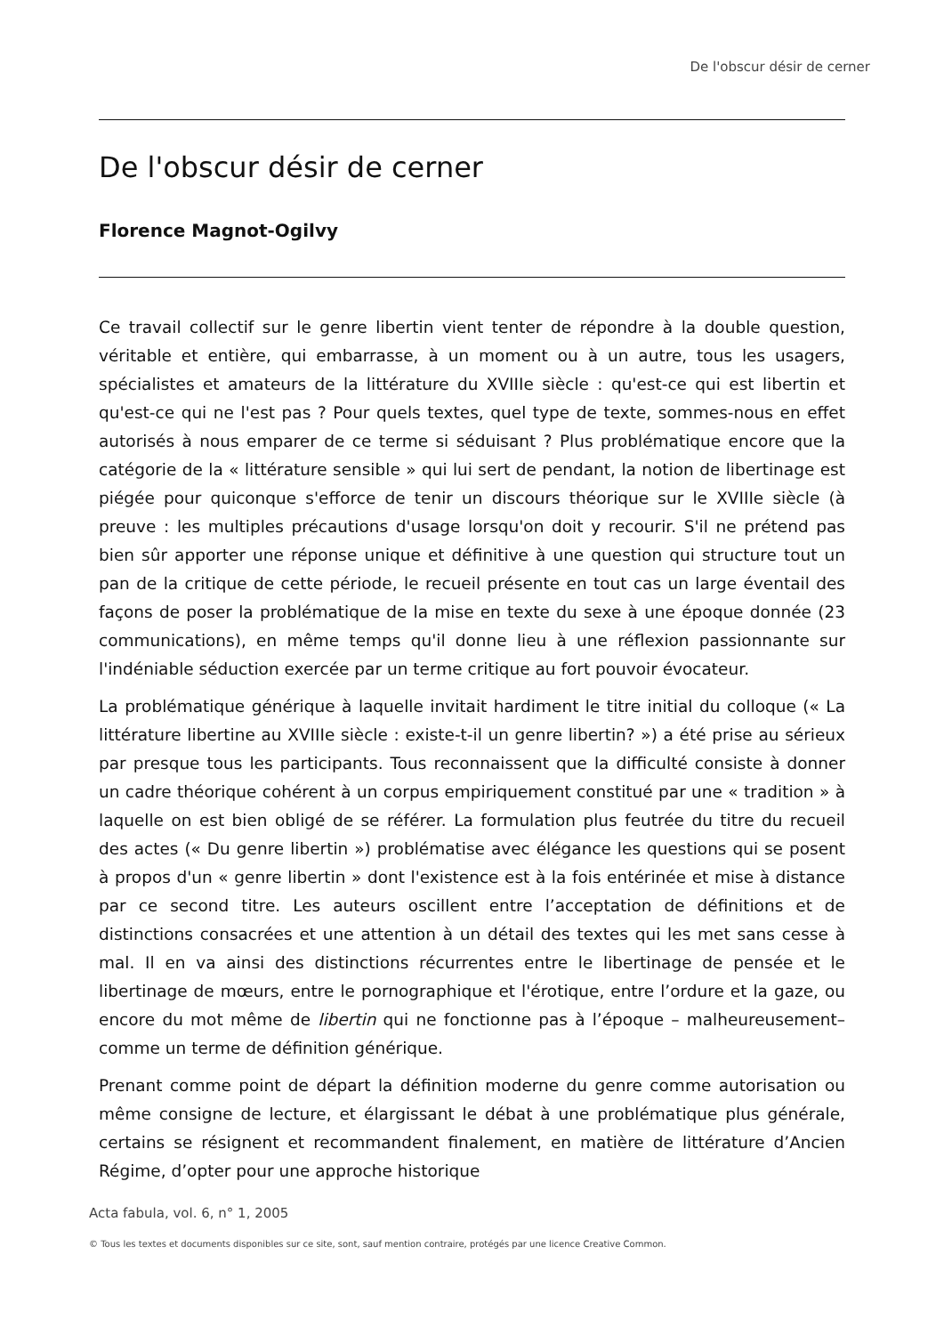De l'obscur désir de cerner
De l'obscur désir de cerner
Florence Magnot-Ogilvy
Ce travail collectif sur le genre libertin vient tenter de répondre à la double question, véritable et entière, qui embarrasse, à un moment ou à un autre, tous les usagers, spécialistes et amateurs de la littérature du XVIIIe siècle : qu'est-ce qui est libertin et qu'est-ce qui ne l'est pas ? Pour quels textes, quel type de texte, sommes-nous en effet autorisés à nous emparer de ce terme si séduisant ? Plus problématique encore que la catégorie de la « littérature sensible » qui lui sert de pendant, la notion de libertinage est piégée pour quiconque s'efforce de tenir un discours théorique sur le XVIIIe siècle (à preuve : les multiples précautions d'usage lorsqu'on doit y recourir. S'il ne prétend pas bien sûr apporter une réponse unique et définitive à une question qui structure tout un pan de la critique de cette période, le recueil présente en tout cas un large éventail des façons de poser la problématique de la mise en texte du sexe à une époque donnée (23 communications), en même temps qu'il donne lieu à une réflexion passionnante sur l'indéniable séduction exercée par un terme critique au fort pouvoir évocateur.
La problématique générique à laquelle invitait hardiment le titre initial du colloque (« La littérature libertine au XVIIIe siècle : existe-t-il un genre libertin? ») a été prise au sérieux par presque tous les participants. Tous reconnaissent que la difficulté consiste à donner un cadre théorique cohérent à un corpus empiriquement constitué par une « tradition » à laquelle on est bien obligé de se référer. La formulation plus feutrée du titre du recueil des actes (« Du genre libertin ») problématise avec élégance les questions qui se posent à propos d'un « genre libertin » dont l'existence est à la fois entérinée et mise à distance par ce second titre. Les auteurs oscillent entre l’acceptation de définitions et de distinctions consacrées et une attention à un détail des textes qui les met sans cesse à mal. Il en va ainsi des distinctions récurrentes entre le libertinage de pensée et le libertinage de mœurs, entre le pornographique et l'érotique, entre l’ordure et la gaze, ou encore du mot même de libertin qui ne fonctionne pas à l’époque – malheureusement– comme un terme de définition générique.
Prenant comme point de départ la définition moderne du genre comme autorisation ou même consigne de lecture, et élargissant le débat à une problématique plus générale, certains se résignent et recommandent finalement, en matière de littérature d’Ancien Régime, d’opter pour une approche historique
Acta fabula, vol. 6, n° 1, 2005
© Tous les textes et documents disponibles sur ce site, sont, sauf mention contraire, protégés par une licence Creative Common.